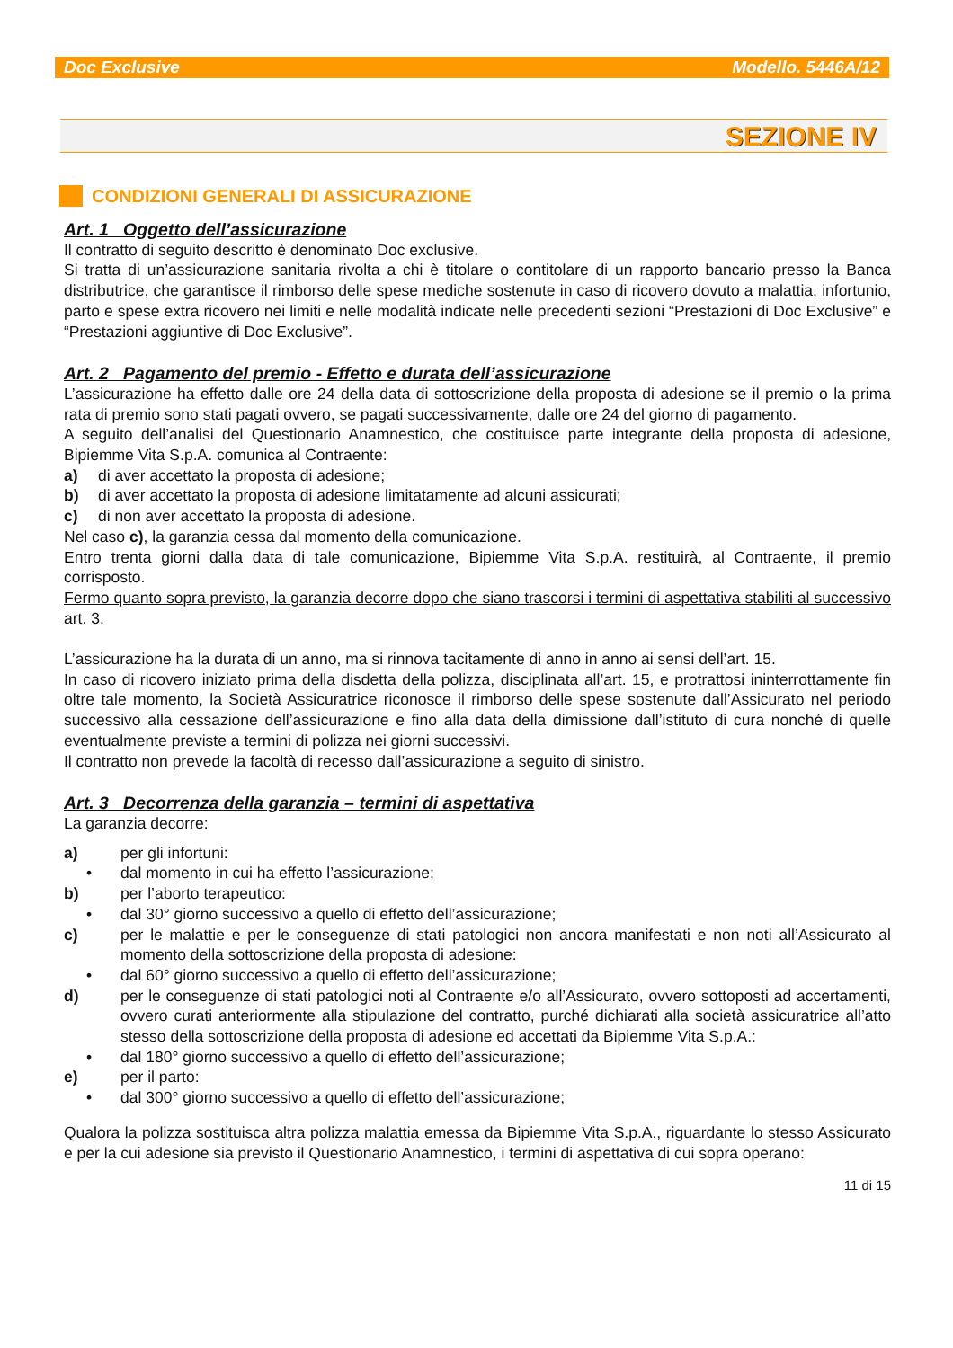Doc Exclusive Modello. 5446A/12
SEZIONE IV
CONDIZIONI GENERALI DI ASSICURAZIONE
Art. 1 Oggetto dell’assicurazione
Il contratto di seguito descritto è denominato Doc exclusive.
Si tratta di un’assicurazione sanitaria rivolta a chi è titolare o contitolare di un rapporto bancario presso la Banca distributrice, che garantisce il rimborso delle spese mediche sostenute in caso di ricovero dovuto a malattia, infortunio, parto e spese extra ricovero nei limiti e nelle modalità indicate nelle precedenti sezioni “Prestazioni di Doc Exclusive” e “Prestazioni aggiuntive di Doc Exclusive”.
Art. 2 Pagamento del premio - Effetto e durata dell’assicurazione
L’assicurazione ha effetto dalle ore 24 della data di sottoscrizione della proposta di adesione se il premio o la prima rata di premio sono stati pagati ovvero, se pagati successivamente, dalle ore 24 del giorno di pagamento.
A seguito dell’analisi del Questionario Anamnestico, che costituisce parte integrante della proposta di adesione, Bipiemme Vita S.p.A. comunica al Contraente:
a) di aver accettato la proposta di adesione;
b) di aver accettato la proposta di adesione limitatamente ad alcuni assicurati;
c) di non aver accettato la proposta di adesione.
Nel caso c), la garanzia cessa dal momento della comunicazione.
Entro trenta giorni dalla data di tale comunicazione, Bipiemme Vita S.p.A. restituirà, al Contraente, il premio corrisposto.
Fermo quanto sopra previsto, la garanzia decorre dopo che siano trascorsi i termini di aspettativa stabiliti al successivo art. 3.
L’assicurazione ha la durata di un anno, ma si rinnova tacitamente di anno in anno ai sensi dell’art. 15.
In caso di ricovero iniziato prima della disdetta della polizza, disciplinata all’art. 15, e protrattosi ininterrottamente fin oltre tale momento, la Società Assicuratrice riconosce il rimborso delle spese sostenute dall’Assicurato nel periodo successivo alla cessazione dell’assicurazione e fino alla data della dimissione dall’istituto di cura nonché di quelle eventualmente previste a termini di polizza nei giorni successivi.
Il contratto non prevede la facoltà di recesso dall’assicurazione a seguito di sinistro.
Art. 3 Decorrenza della garanzia – termini di aspettativa
La garanzia decorre:
a) per gli infortuni:
• dal momento in cui ha effetto l’assicurazione;
b) per l’aborto terapeutico:
• dal 30° giorno successivo a quello di effetto dell’assicurazione;
c) per le malattie e per le conseguenze di stati patologici non ancora manifestati e non noti all’Assicurato al momento della sottoscrizione della proposta di adesione:
• dal 60° giorno successivo a quello di effetto dell’assicurazione;
d) per le conseguenze di stati patologici noti al Contraente e/o all’Assicurato, ovvero sottoposti ad accertamenti, ovvero curati anteriormente alla stipulazione del contratto, purché dichiarati alla società assicuratrice all’atto stesso della sottoscrizione della proposta di adesione ed accettati da Bipiemme Vita S.p.A.:
• dal 180° giorno successivo a quello di effetto dell’assicurazione;
e) per il parto:
• dal 300° giorno successivo a quello di effetto dell’assicurazione;
Qualora la polizza sostituisca altra polizza malattia emessa da Bipiemme Vita S.p.A., riguardante lo stesso Assicurato e per la cui adesione sia previsto il Questionario Anamnestico, i termini di aspettativa di cui sopra operano:
11 di 15